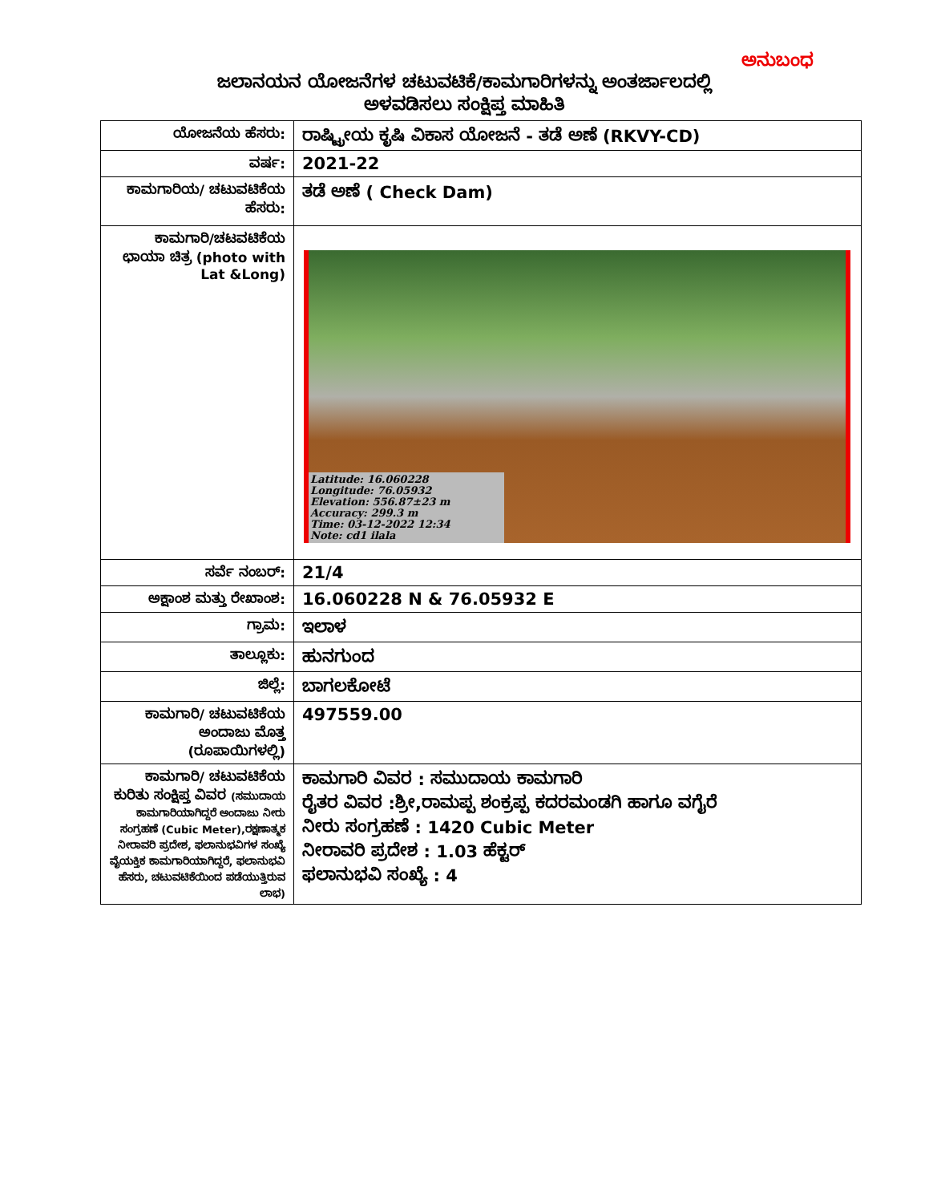ಅನುಬಂಧ
ಜಲಾನಯನ ಯೋಜನೆಗಳ ಚಟುವಟಿಕೆ/ಕಾಮಗಾರಿಗಳನ್ನು ಅಂತರ್ಜಾಲದಲ್ಲಿ
ಅಳವಡಿಸಲು ಸಂಕ್ಷಿಪ್ತ ಮಾಹಿತಿ
| ಯೋಜನೆಯ ಹೆಸರು: | ರಾಷ್ಟ್ರೀಯ ಕೃಷಿ ವಿಕಾಸ ಯೋಜನೆ - ತಡೆ ಅಣೆ (RKVY-CD) |
| ವರ್ಷ: | 2021-22 |
| ಕಾಮಗಾರಿಯ/ ಚಟುವಟಿಕೆಯ ಹೆಸರು: | ತಡೆ ಅಣೆ ( Check Dam) |
| ಕಾಮಗಾರಿ/ಚಟವಟಿಕೆಯ ಛಾಯಾ ಚಿತ್ರ (photo with Lat &Long) | Latitude: 16.060228 Longitude: 76.05932 Elevation: 556.87±23 m Accuracy: 299.3 m Time: 03-12-2022 12:34 Note: cd1 ilala |
| ಸರ್ವೆ ನಂಬರ್: | 21/4 |
| ಅಕ್ಷಾಂಶ ಮತ್ತು ರೇಖಾಂಶ: | 16.060228 N & 76.05932 E |
| ಗ್ರಾಮ: | ಇಲಾಳ |
| ತಾಲ್ಲೂಕು: | ಹುನಗುಂದ |
| ಜಿಲ್ಲೆ: | ಬಾಗಲಕೋಟೆ |
| ಕಾಮಗಾರಿ/ ಚಟುವಟಿಕೆಯ ಅಂದಾಜು ಮೊತ್ತ (ರೂಪಾಯಿಗಳಲ್ಲಿ) | 497559.00 |
| ಕಾಮಗಾರಿ/ ಚಟುವಟಿಕೆಯ ಕುರಿತು ಸಂಕ್ಷಿಪ್ತ ವಿವರ (ಸಮುದಾಯ ಕಾಮಗಾರಿಯಾಗಿದ್ದರೆ ಅಂದಾಜು ನೀರು ಸಂಗ್ರಹಣೆ (Cubic Meter),ರಕ್ಷಣಾತ್ಮಕ ನೀರಾವರಿ ಪ್ರದೇಶ, ಫಲಾನುಭವಿಗಳ ಸಂಖ್ಯೆ ವೈಯಕ್ತಿಕ ಕಾಮಗಾರಿಯಾಗಿದ್ದರೆ, ಫಲಾನುಭವಿ ಹೆಸರು, ಚಟುವಟಿಕೆಯಿಂದ ಪಡೆಯುತ್ತಿರುವ ಲಾಭ) | ಕಾಮಗಾರಿ ವಿವರ : ಸಮುದಾಯ ಕಾಮಗಾರಿ ರೈತರ ವಿವರ :ಶ್ರೀ,ರಾಮಪ್ಪ ಶಂಕ್ರಪ್ಪ ಕದರಮಂಡಗಿ ಹಾಗೂ ವಗೈರೆ ನೀರು ಸಂಗ್ರಹಣೆ : 1420 Cubic Meter ನೀರಾವರಿ ಪ್ರದೇಶ : 1.03 ಹೆಕ್ಟರ್ ಫಲಾನುಭವಿ ಸಂಖ್ಯೆ : 4 |